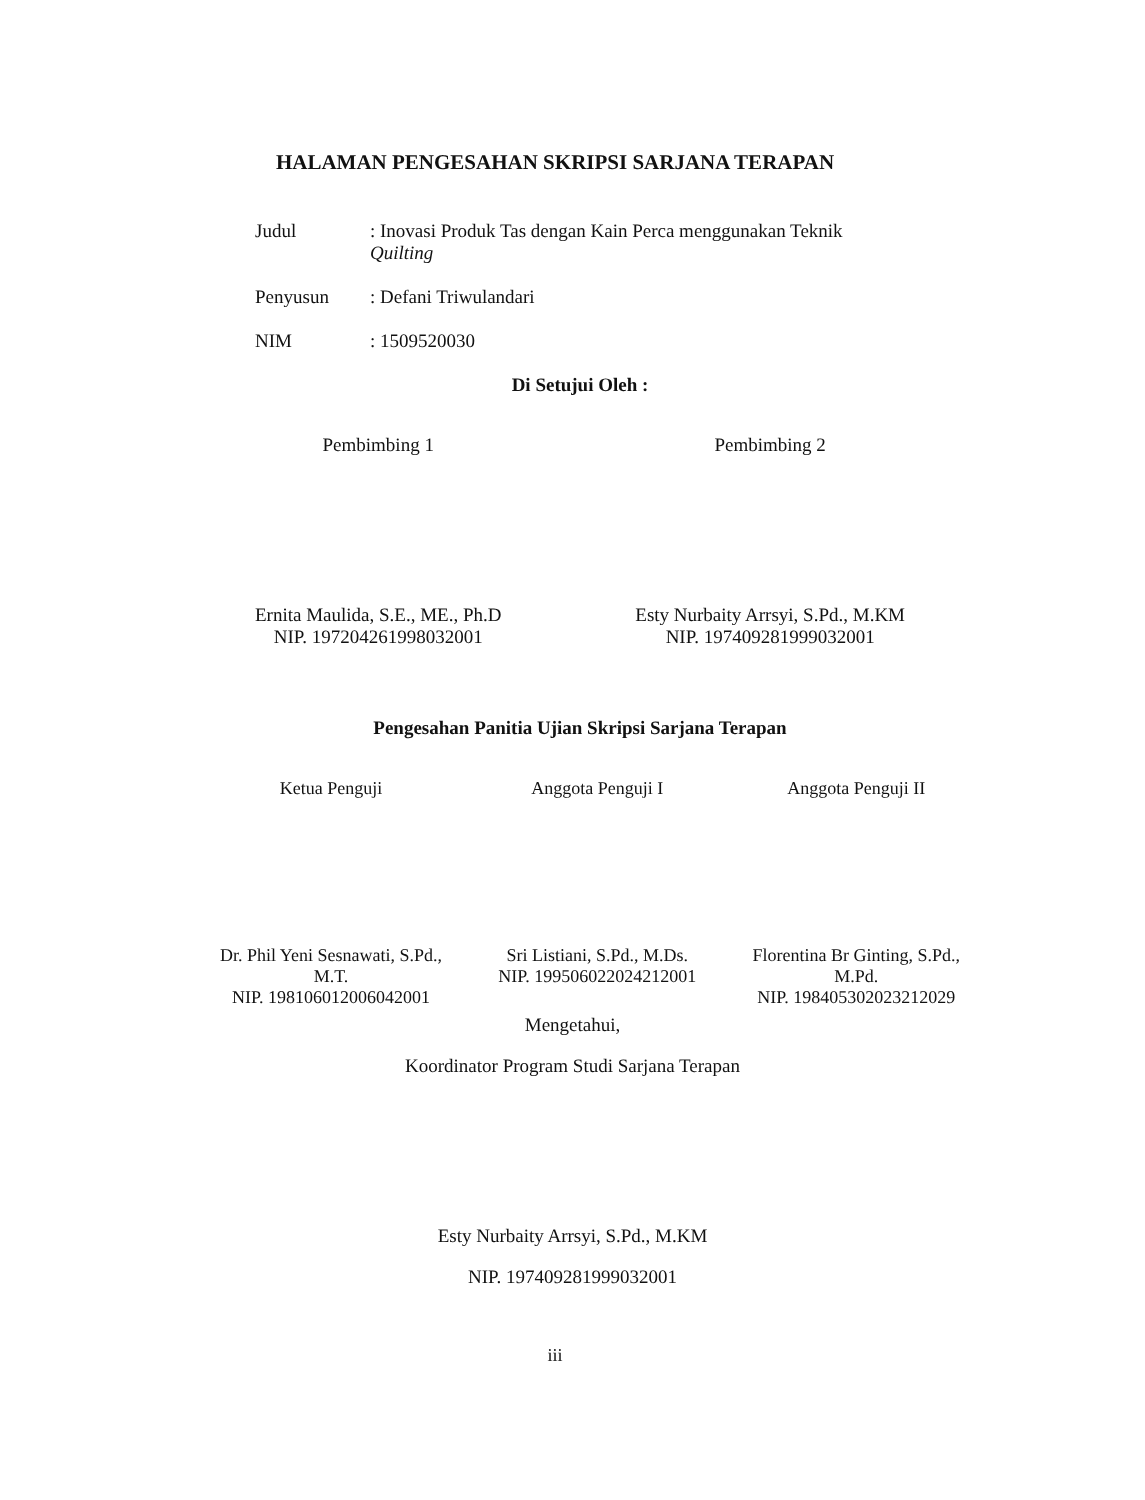HALAMAN PENGESAHAN SKRIPSI SARJANA TERAPAN
Judul : Inovasi Produk Tas dengan Kain Perca menggunakan Teknik
Quilting
Penyusun : Defani Triwulandari
NIM : 1509520030
Di Setujui Oleh :
Pembimbing 1
Ernita Maulida, S.E., ME., Ph.D
NIP. 197204261998032001
Pembimbing 2
Esty Nurbaity Arrsyi, S.Pd., M.KM
NIP. 197409281999032001
Pengesahan Panitia Ujian Skripsi Sarjana Terapan
Ketua Penguji
Dr. Phil Yeni Sesnawati, S.Pd.,
M.T.
NIP. 198106012006042001
Anggota Penguji I
Sri Listiani, S.Pd., M.Ds.
NIP. 199506022024212001
Anggota Penguji II
Florentina Br Ginting, S.Pd.,
M.Pd.
NIP. 198405302023212029
Mengetahui,
Koordinator Program Studi Sarjana Terapan
Esty Nurbaity Arrsyi, S.Pd., M.KM
NIP. 197409281999032001
iii